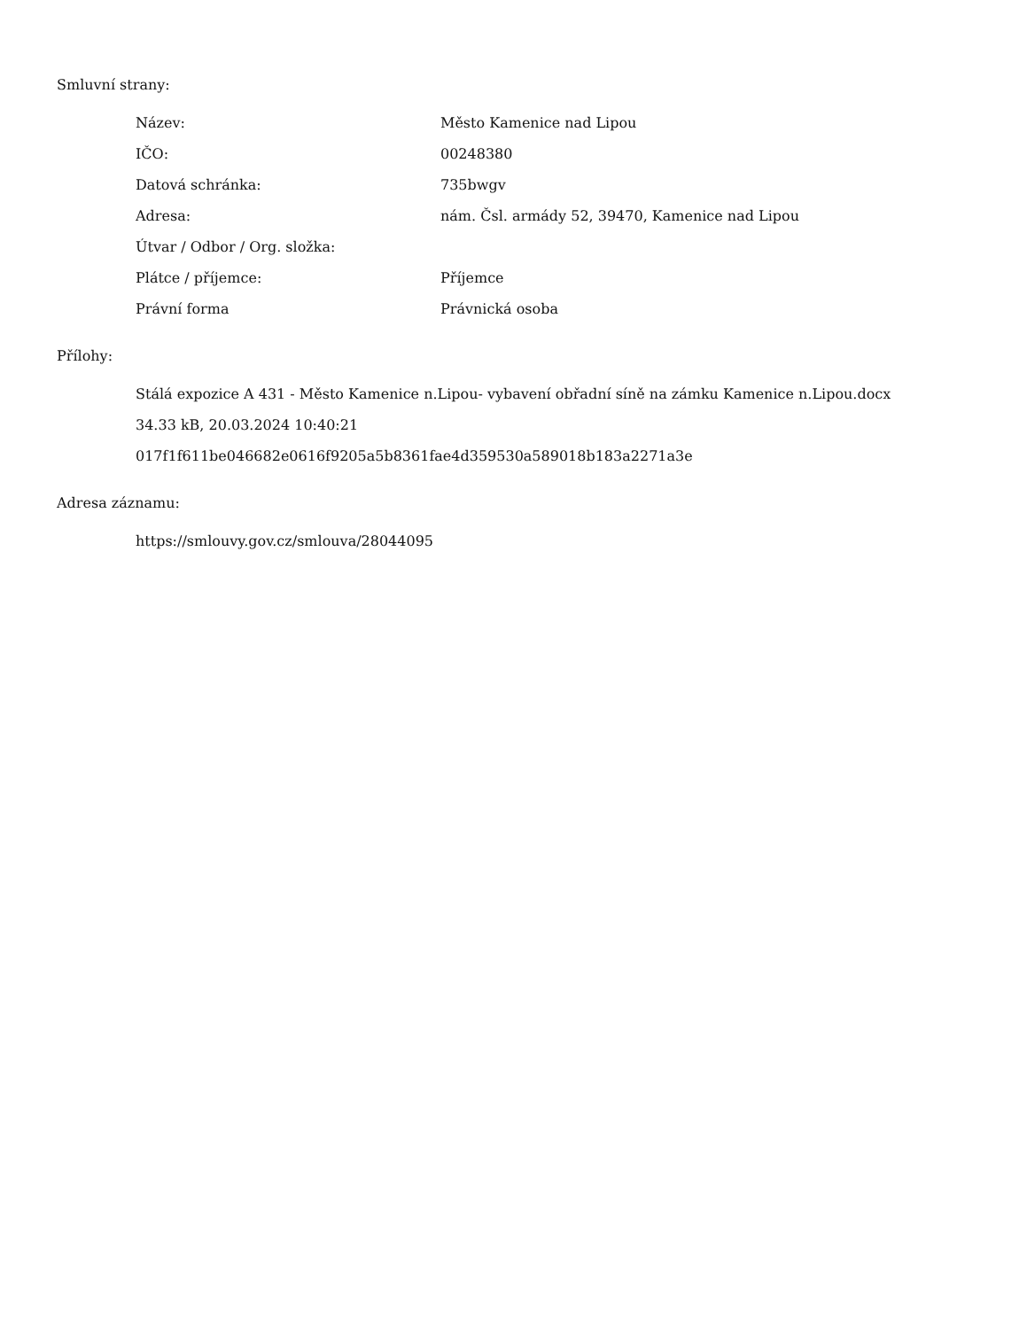Smluvní strany:
| Název: | Město Kamenice nad Lipou |
| IČO: | 00248380 |
| Datová schránka: | 735bwgv |
| Adresa: | nám. Čsl. armády 52, 39470, Kamenice nad Lipou |
| Útvar / Odbor / Org. složka: | |
| Plátce / příjemce: | Příjemce |
| Právní forma | Právnická osoba |
Přílohy:
Stálá expozice A 431 - Město Kamenice n.Lipou- vybavení obřadní síně na zámku Kamenice n.Lipou.docx
34.33 kB, 20.03.2024 10:40:21
017f1f611be046682e0616f9205a5b8361fae4d359530a589018b183a2271a3e
Adresa záznamu:
https://smlouvy.gov.cz/smlouva/28044095